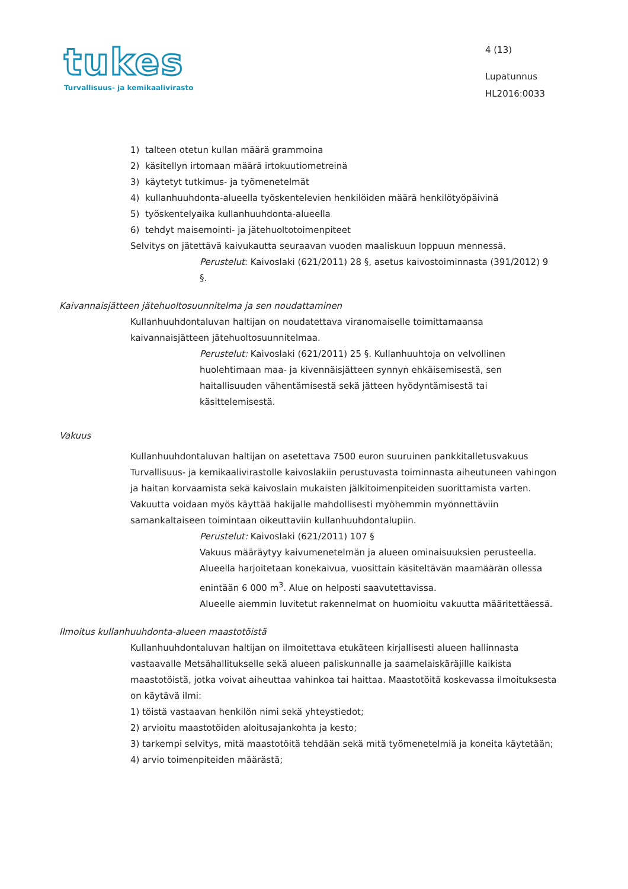tukes
Turvallisuus- ja kemikaalivirasto
4 (13)
Lupatunnus
HL2016:0033
1) talteen otetun kullan määrä grammoina
2) käsitellyn irtomaan määrä irtokuutiometreinä
3) käytetyt tutkimus- ja työmenetelmät
4) kullanhuuhdonta-alueella työskentelevien henkilöiden määrä henkilötyöpäivinä
5) työskentelyaika kullanhuuhdonta-alueella
6) tehdyt maisemointi- ja jätehuoltotoimenpiteet
Selvitys on jätettävä kaivukautta seuraavan vuoden maaliskuun loppuun mennessä.
Perustelut: Kaivoslaki (621/2011) 28 §, asetus kaivostoiminnasta (391/2012) 9 §.
Kaivannaisjätteen jätehuoltosuunnitelma ja sen noudattaminen
Kullanhuuhdontaluvan haltijan on noudatettava viranomaiselle toimittamaansa kaivannaisjätteen jätehuoltosuunnitelmaa.
Perustelut: Kaivoslaki (621/2011) 25 §. Kullanhuuhtoja on velvollinen huolehtimaan maa- ja kivennäisjätteen synnyn ehkäisemisestä, sen haitallisuuden vähentämisestä sekä jätteen hyödyntämisestä tai käsittelemisestä.
Vakuus
Kullanhuuhdontaluvan haltijan on asetettava 7500 euron suuruinen pankkitalletusvakuus Turvallisuus- ja kemikaalivirastolle kaivoslakiin perustuvasta toiminnasta aiheutuneen vahingon ja haitan korvaamista sekä kaivoslain mukaisten jälkitoimenpiteiden suorittamista varten. Vakuutta voidaan myös käyttää hakijalle mahdollisesti myöhemmin myönnettäviin samankaltaiseen toimintaan oikeuttaviin kullanhuuhdontalupiin.
Perustelut: Kaivoslaki (621/2011) 107 §
Vakuus määräytyy kaivumenetelmän ja alueen ominaisuuksien perusteella. Alueella harjoitetaan konekaivua, vuosittain käsiteltävän maamäärän ollessa enintään 6 000 m<sup>3</sup>. Alue on helposti saavutettavissa.
Alueelle aiemmin luvitetut rakennelmat on huomioitu vakuutta määritettäessä.
Ilmoitus kullanhuuhdonta-alueen maastotöistä
Kullanhuuhdontaluvan haltijan on ilmoitettava etukäteen kirjallisesti alueen hallinnasta vastaavalle Metsähallitukselle sekä alueen paliskunnalle ja saamelaiskäräjille kaikista maastotöistä, jotka voivat aiheuttaa vahinkoa tai haittaa. Maastotöitä koskevassa ilmoituksesta on käytävä ilmi:
1) töistä vastaavan henkilön nimi sekä yhteystiedot;
2) arvioitu maastotöiden aloitusajankohta ja kesto;
3) tarkempi selvitys, mitä maastotöitä tehdään sekä mitä työmenetelmiä ja koneita käytetään;
4) arvio toimenpiteiden määrästä;